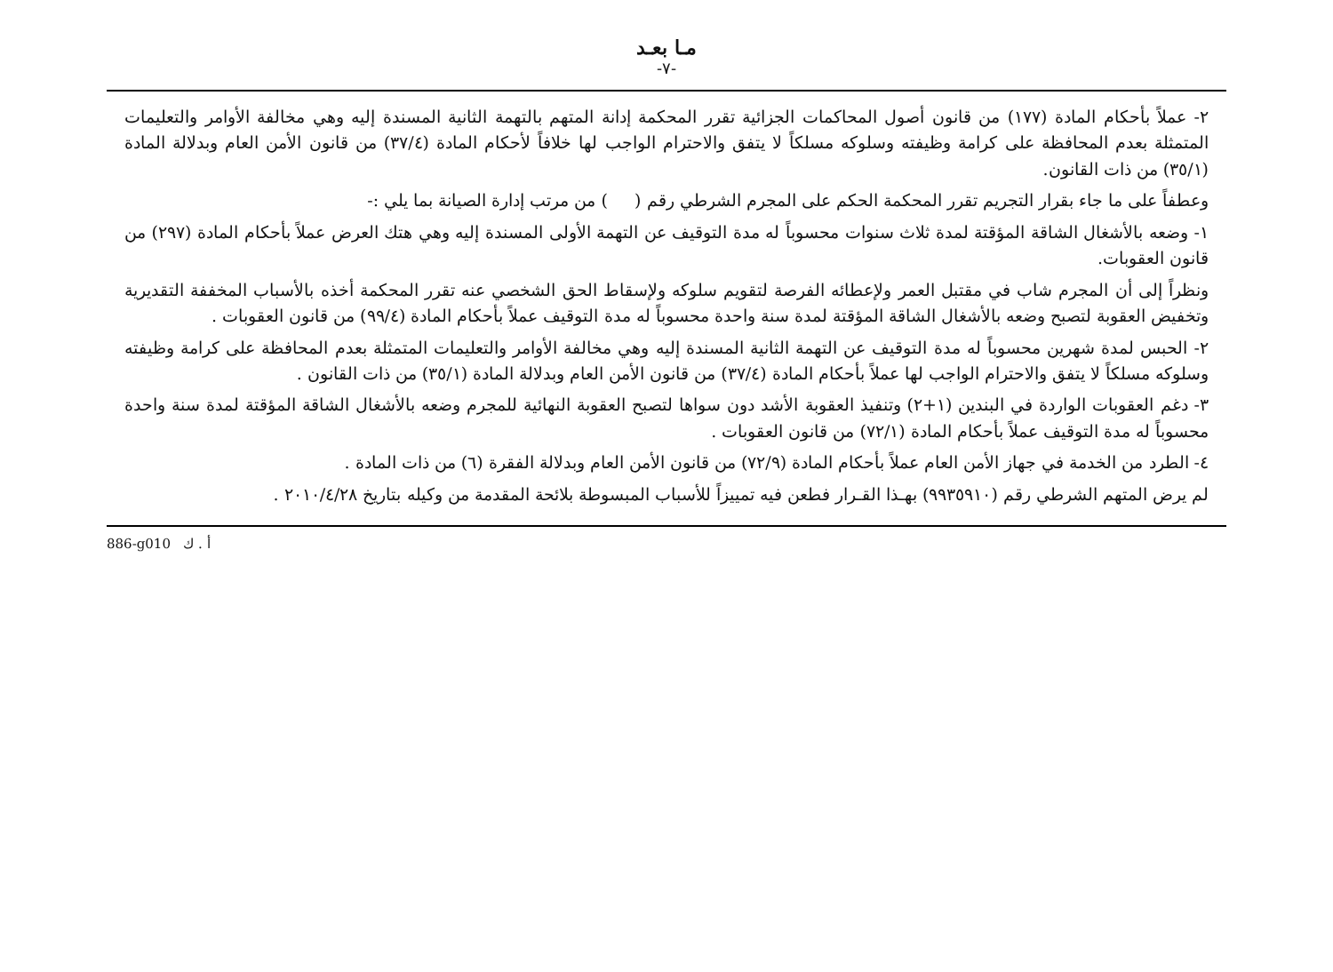مـا بعـد
-٧-
٢- عملاً بأحكام المادة (١٧٧) من قانون أصول المحاكمات الجزائية تقرر المحكمة إدانة المتهم بالتهمة الثانية المسندة إليه وهي مخالفة الأوامر والتعليمات المتمثلة بعدم المحافظة على كرامة وظيفته وسلوكه مسلكاً لا يتفق والاحترام الواجب لها خلافاً لأحكام المادة (٣٧/٤) من قانون الأمن العام وبدلالة المادة (٣٥/١) من ذات القانون.
وعطفاً على ما جاء بقرار التجريم تقرر المحكمة الحكم على المجرم الشرطي رقم ( ) من مرتب إدارة الصيانة بما يلي :-
١- وضعه بالأشغال الشاقة المؤقتة لمدة ثلاث سنوات محسوباً له مدة التوقيف عن التهمة الأولى المسندة إليه وهي هتك العرض عملاً بأحكام المادة (٢٩٧) من قانون العقوبات.
ونظراً إلى أن المجرم شاب في مقتبل العمر ولإعطائه الفرصة لتقويم سلوكه ولإسقاط الحق الشخصي عنه تقرر المحكمة أخذه بالأسباب المخففة التقديرية وتخفيض العقوبة لتصبح وضعه بالأشغال الشاقة المؤقتة لمدة سنة واحدة محسوباً له مدة التوقيف عملاً بأحكام المادة (٩٩/٤) من قانون العقوبات .
٢- الحبس لمدة شهرين محسوباً له مدة التوقيف عن التهمة الثانية المسندة إليه وهي مخالفة الأوامر والتعليمات المتمثلة بعدم المحافظة على كرامة وظيفته وسلوكه مسلكاً لا يتفق والاحترام الواجب لها عملاً بأحكام المادة (٣٧/٤) من قانون الأمن العام وبدلالة المادة (٣٥/١) من ذات القانون .
٣- دغم العقوبات الواردة في البندين (١+٢) وتنفيذ العقوبة الأشد دون سواها لتصبح العقوبة النهائية للمجرم وضعه بالأشغال الشاقة المؤقتة لمدة سنة واحدة محسوباً له مدة التوقيف عملاً بأحكام المادة (٧٢/١) من قانون العقوبات .
٤- الطرد من الخدمة في جهاز الأمن العام عملاً بأحكام المادة (٧٢/٩) من قانون الأمن العام وبدلالة الفقرة (٦) من ذات المادة .
لم يرض المتهم الشرطي رقم (٩٩٣٥٩١٠) بهـذا القـرار فطعن فيه تمييزاً للأسباب المبسوطة بلائحة المقدمة من وكيله بتاريخ ٢٠١٠/٤/٢٨ .
886-g010 أ . ك